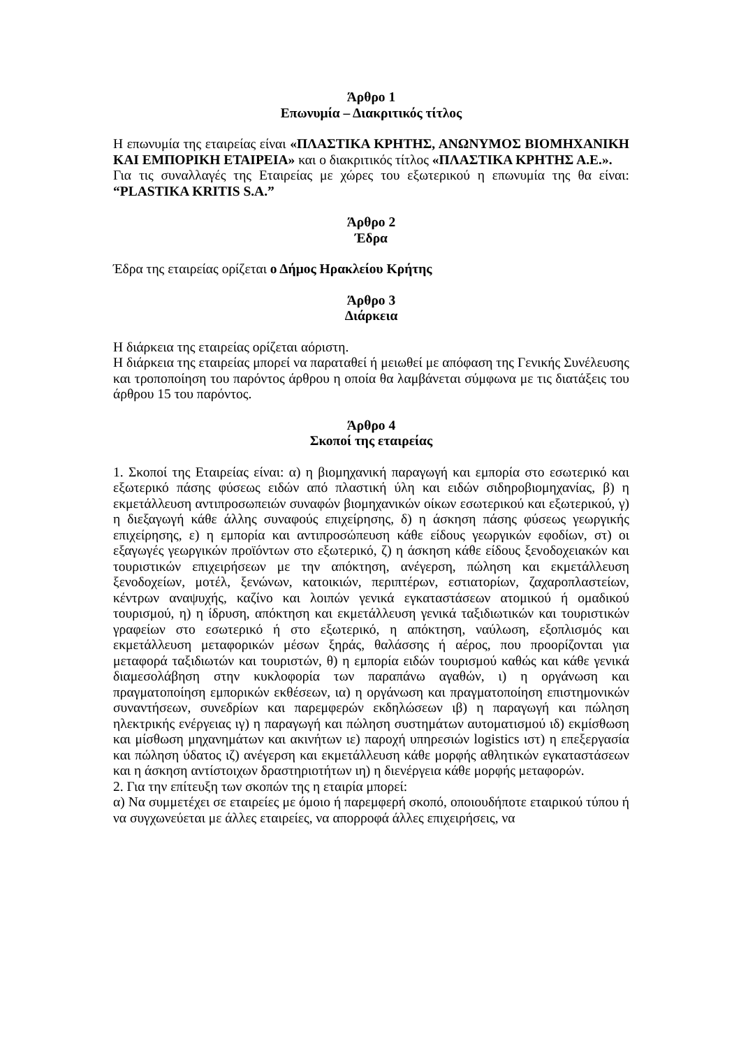Άρθρο 1
Επωνυμία – Διακριτικός τίτλος
Η επωνυμία της εταιρείας είναι «ΠΛΑΣΤΙΚΑ ΚΡΗΤΗΣ, ΑΝΩΝΥΜΟΣ ΒΙΟΜΗΧΑΝΙΚΗ ΚΑΙ ΕΜΠΟΡΙΚΗ ΕΤΑΙΡΕΙΑ» και ο διακριτικός τίτλος «ΠΛΑΣΤΙΚΑ ΚΡΗΤΗΣ Α.Ε.».
Για τις συναλλαγές της Εταιρείας με χώρες του εξωτερικού η επωνυμία της θα είναι: “PLASTIKA KRITIS S.A.”
Άρθρο 2
Έδρα
Έδρα της εταιρείας ορίζεται ο Δήμος Ηρακλείου Κρήτης
Άρθρο 3
Διάρκεια
Η διάρκεια της εταιρείας ορίζεται αόριστη.
Η διάρκεια της εταιρείας μπορεί να παραταθεί ή μειωθεί με απόφαση της Γενικής Συνέλευσης και τροποποίηση του παρόντος άρθρου η οποία θα λαμβάνεται σύμφωνα με τις διατάξεις του άρθρου 15 του παρόντος.
Άρθρο 4
Σκοποί της εταιρείας
1. Σκοποί της Εταιρείας είναι: α) η βιομηχανική παραγωγή και εμπορία στο εσωτερικό και εξωτερικό πάσης φύσεως ειδών από πλαστική ύλη και ειδών σιδηροβιομηχανίας, β) η εκμετάλλευση αντιπροσωπειών συναφών βιομηχανικών οίκων εσωτερικού και εξωτερικού, γ) η διεξαγωγή κάθε άλλης συναφούς επιχείρησης, δ) η άσκηση πάσης φύσεως γεωργικής επιχείρησης, ε) η εμπορία και αντιπροσώπευση κάθε είδους γεωργικών εφοδίων, στ) οι εξαγωγές γεωργικών προϊόντων στο εξωτερικό, ζ) η άσκηση κάθε είδους ξενοδοχειακών και τουριστικών επιχειρήσεων με την απόκτηση, ανέγερση, πώληση και εκμετάλλευση ξενοδοχείων, μοτέλ, ξενώνων, κατοικιών, περιπτέρων, εστιατορίων, ζαχαροπλαστείων, κέντρων αναψυχής, καζίνο και λοιπών γενικά εγκαταστάσεων ατομικού ή ομαδικού τουρισμού, η) η ίδρυση, απόκτηση και εκμετάλλευση γενικά ταξιδιωτικών και τουριστικών γραφείων στο εσωτερικό ή στο εξωτερικό, η απόκτηση, ναύλωση, εξοπλισμός και εκμετάλλευση μεταφορικών μέσων ξηράς, θαλάσσης ή αέρος, που προορίζονται για μεταφορά ταξιδιωτών και τουριστών, θ) η εμπορία ειδών τουρισμού καθώς και κάθε γενικά διαμεσολάβηση στην κυκλοφορία των παραπάνω αγαθών, ι) η οργάνωση και πραγματοποίηση εμπορικών εκθέσεων, ια) η οργάνωση και πραγματοποίηση επιστημονικών συναντήσεων, συνεδρίων και παρεμφερών εκδηλώσεων ιβ) η παραγωγή και πώληση ηλεκτρικής ενέργειας ιγ) η παραγωγή και πώληση συστημάτων αυτοματισμού ιδ) εκμίσθωση και μίσθωση μηχανημάτων και ακινήτων ιε) παροχή υπηρεσιών logistics ιστ) η επεξεργασία και πώληση ύδατος ιζ) ανέγερση και εκμετάλλευση κάθε μορφής αθλητικών εγκαταστάσεων και η άσκηση αντίστοιχων δραστηριοτήτων ιη) η διενέργεια κάθε μορφής μεταφορών.
2. Για την επίτευξη των σκοπών της η εταιρία μπορεί:
α) Να συμμετέχει σε εταιρείες με όμοιο ή παρεμφερή σκοπό, οποιουδήποτε εταιρικού τύπου ή να συγχωνεύεται με άλλες εταιρείες, να απορροφά άλλες επιχειρήσεις, να